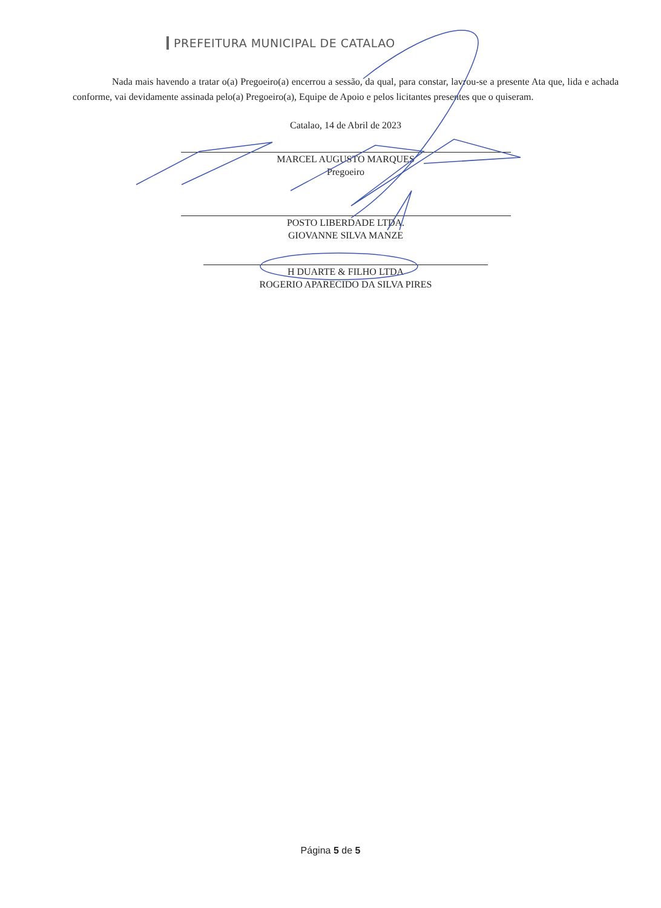PREFEITURA MUNICIPAL DE CATALAO
Nada mais havendo a tratar o(a) Pregoeiro(a) encerrou a sessão, da qual, para constar, lavrou-se a presente Ata que, lida e achada conforme, vai devidamente assinada pelo(a) Pregoeiro(a), Equipe de Apoio e pelos licitantes presentes que o quiseram.
Catalao, 14 de Abril de 2023
MARCEL AUGUSTO MARQUES
Pregoeiro
POSTO LIBERDADE LTDA.
GIOVANNE SILVA MANZE
H DUARTE & FILHO LTDA
ROGERIO APARECIDO DA SILVA PIRES
Página 5 de 5